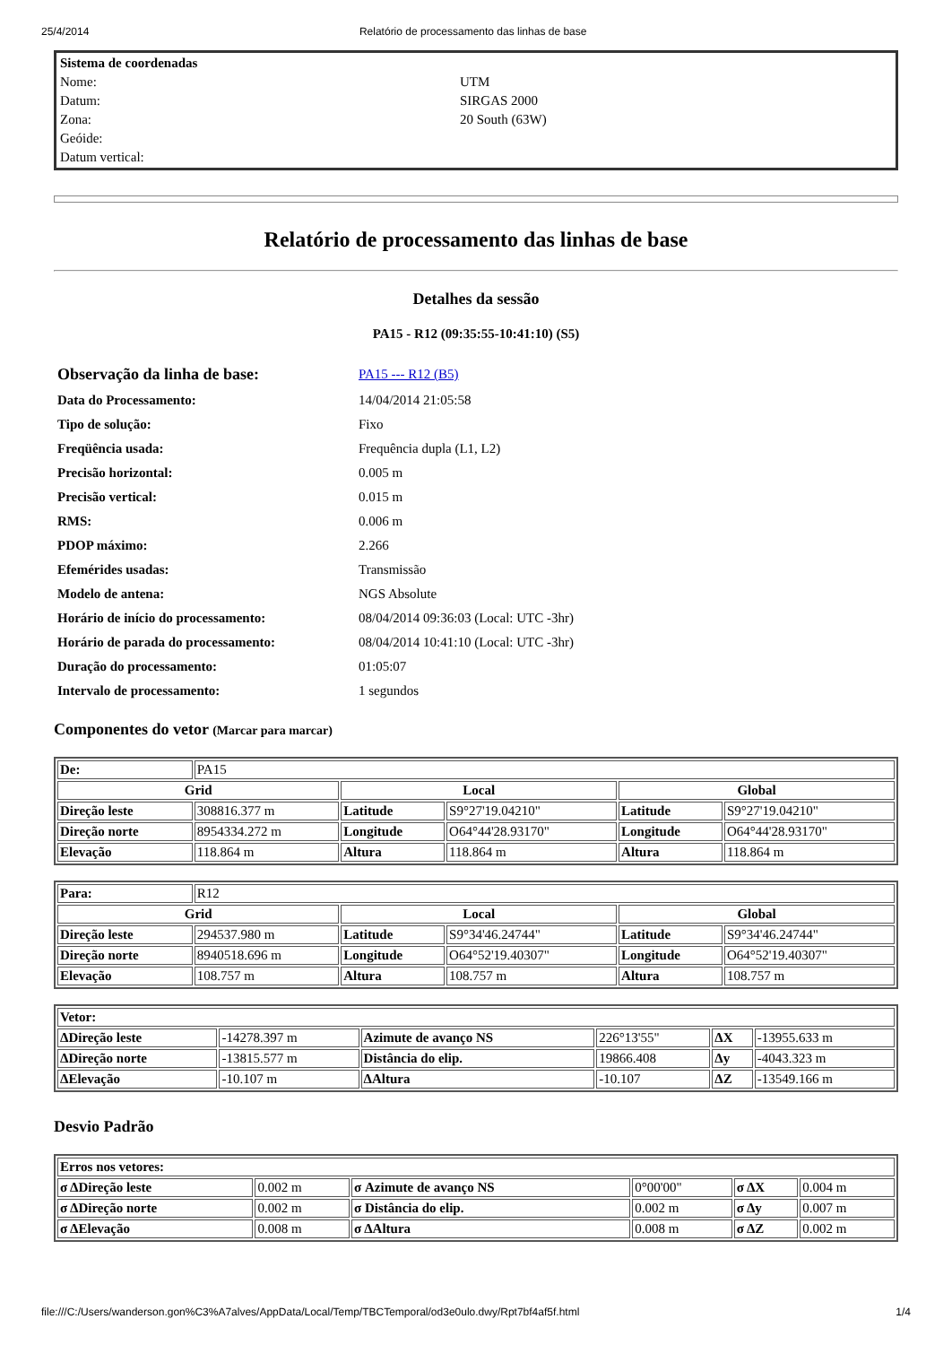25/4/2014 Relatório de processamento das linhas de base
| Sistema de coordenadas | |
| Nome: | UTM |
| Datum: | SIRGAS 2000 |
| Zona: | 20 South (63W) |
| Geóide: | |
| Datum vertical: | |
Relatório de processamento das linhas de base
Detalhes da sessão
PA15 - R12 (09:35:55-10:41:10) (S5)
| Observação da linha de base: | PA15 --- R12 (B5) |
| Data do Processamento: | 14/04/2014 21:05:58 |
| Tipo de solução: | Fixo |
| Freqüência usada: | Frequência dupla (L1, L2) |
| Precisão horizontal: | 0.005 m |
| Precisão vertical: | 0.015 m |
| RMS: | 0.006 m |
| PDOP máximo: | 2.266 |
| Efemérides usadas: | Transmissão |
| Modelo de antena: | NGS Absolute |
| Horário de início do processamento: | 08/04/2014 09:36:03 (Local: UTC -3hr) |
| Horário de parada do processamento: | 08/04/2014 10:41:10 (Local: UTC -3hr) |
| Duração do processamento: | 01:05:07 |
| Intervalo de processamento: | 1 segundos |
Componentes do vetor (Marcar para marcar)
| De: | PA15 | | | | |
| Grid | | Local | | Global | |
| Direção leste | 308816.377 m | Latitude | S9°27'19.04210" | Latitude | S9°27'19.04210" |
| Direção norte | 8954334.272 m | Longitude | O64°44'28.93170" | Longitude | O64°44'28.93170" |
| Elevação | 118.864 m | Altura | 118.864 m | Altura | 118.864 m |
| Para: | R12 | | | | |
| Grid | | Local | | Global | |
| Direção leste | 294537.980 m | Latitude | S9°34'46.24744" | Latitude | S9°34'46.24744" |
| Direção norte | 8940518.696 m | Longitude | O64°52'19.40307" | Longitude | O64°52'19.40307" |
| Elevação | 108.757 m | Altura | 108.757 m | Altura | 108.757 m |
| Vetor: | | | | | |
| --- | --- | --- | --- | --- | --- |
| ΔDireção leste | -14278.397 m | Azimute de avanço NS | 226°13'55" | ΔX | -13955.633 m |
| ΔDireção norte | -13815.577 m | Distância do elip. | 19866.408 | Δy | -4043.323 m |
| ΔElevação | -10.107 m | ΔAltura | -10.107 | ΔZ | -13549.166 m |
Desvio Padrão
| Erros nos vetores: | | | | | |
| --- | --- | --- | --- | --- | --- |
| σ ΔDireção leste | 0.002 m | σ Azimute de avanço NS | 0°00'00" | σ ΔX | 0.004 m |
| σ ΔDireção norte | 0.002 m | σ Distância do elip. | 0.002 m | σ Δy | 0.007 m |
| σ ΔElevação | 0.008 m | σ ΔAltura | 0.008 m | σ ΔZ | 0.002 m |
file:///C:/Users/wanderson.gon%C3%A7alves/AppData/Local/Temp/TBCTemporal/od3e0ulo.dwy/Rpt7bf4af5f.html 1/4